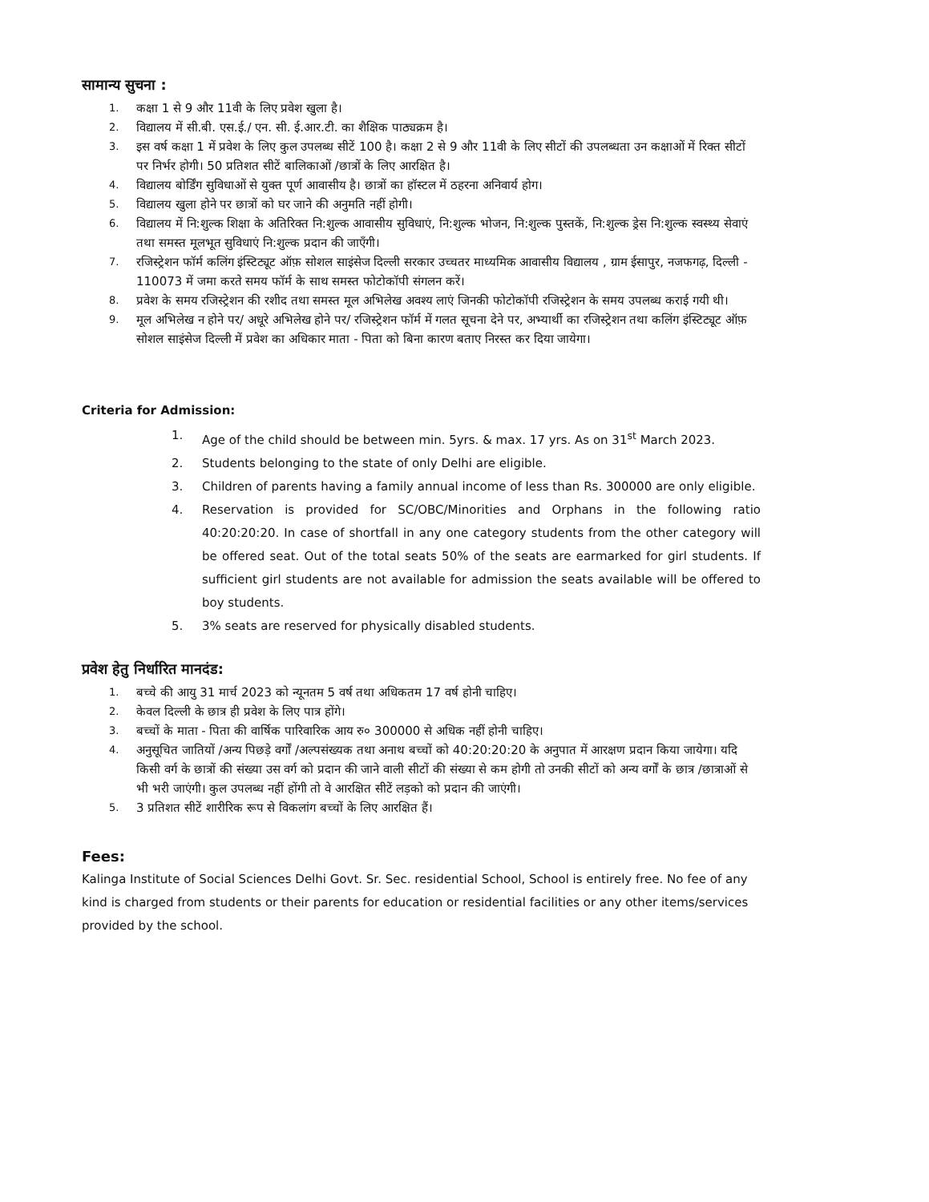सामान्य सुचना :
1. कक्षा 1 से 9 और 11वी के लिए प्रवेश खुला है।
2. विद्यालय में सी.बी. एस.ई./ एन. सी. ई.आर.टी. का शैक्षिक पाठ्यक्रम है।
3. इस वर्ष कक्षा 1 में प्रवेश के लिए कुल उपलब्ध सीटें 100 है। कक्षा 2 से 9 और 11वी के लिए सीटों की उपलब्धता उन कक्षाओं में रिक्त सीटों पर निर्भर होगी। 50 प्रतिशत सीटें बालिकाओं /छात्रों के लिए आरक्षित है।
4. विद्यालय बोर्डिंग सुविधाओं से युक्त पूर्ण आवासीय है। छात्रों का हॉस्टल में ठहरना अनिवार्य होग।
5. विद्यालय खुला होने पर छात्रों को घर जाने की अनुमति नहीं होगी।
6. विद्यालय में नि:शुल्क शिक्षा के अतिरिक्त नि:शुल्क आवासीय सुविधाएं, नि:शुल्क भोजन, नि:शुल्क पुस्तकें, नि:शुल्क ड्रेस नि:शुल्क स्वस्थ्य सेवाएं तथा समस्त मूलभूत सुविधाएं नि:शुल्क प्रदान की जाएँगी।
7. रजिस्ट्रेशन फॉर्म कलिंग इंस्टिट्यूट ऑफ़ सोशल साइंसेज दिल्ली सरकार उच्चतर माध्यमिक आवासीय विद्यालय , ग्राम ईसापुर, नजफगढ़, दिल्ली - 110073 में जमा करते समय फॉर्म के साथ समस्त फोटोकॉपी संगलन करें।
8. प्रवेश के समय रजिस्ट्रेशन की रशीद तथा समस्त मूल अभिलेख अवश्य लाएं जिनकी फोटोकॉपी रजिस्ट्रेशन के समय उपलब्ध कराई गयी थी।
9. मूल अभिलेख न होने पर/ अधूरे अभिलेख होने पर/ रजिस्ट्रेशन फॉर्म में गलत सूचना देने पर, अभ्यार्थी का रजिस्ट्रेशन तथा कलिंग इंस्टिट्यूट ऑफ़ सोशल साइंसेज दिल्ली में प्रवेश का अधिकार माता - पिता को बिना कारण बताए निरस्त कर दिया जायेगा।
Criteria for Admission:
1. Age of the child should be between min. 5yrs. & max. 17 yrs. As on 31<sup>st</sup> March 2023.
2. Students belonging to the state of only Delhi are eligible.
3. Children of parents having a family annual income of less than Rs. 300000 are only eligible.
4. Reservation is provided for SC/OBC/Minorities and Orphans in the following ratio 40:20:20:20. In case of shortfall in any one category students from the other category will be offered seat. Out of the total seats 50% of the seats are earmarked for girl students. If sufficient girl students are not available for admission the seats available will be offered to boy students.
5. 3% seats are reserved for physically disabled students.
प्रवेश हेतु निर्धारित मानदंड:
1. बच्चे की आयु 31 मार्च 2023 को न्यूनतम 5 वर्ष तथा अधिकतम 17 वर्ष होनी चाहिए।
2. केवल दिल्ली के छात्र ही प्रवेश के लिए पात्र होंगे।
3. बच्चों के माता - पिता की वार्षिक पारिवारिक आय रु० 300000 से अधिक नहीं होनी चाहिए।
4. अनुसूचित जातियों /अन्य पिछड़े वर्गों /अल्पसंख्यक तथा अनाथ बच्चों को 40:20:20:20 के अनुपात में आरक्षण प्रदान किया जायेगा। यदि किसी वर्ग के छात्रों की संख्या उस वर्ग को प्रदान की जाने वाली सीटों की संख्या से कम होगी तो उनकी सीटों को अन्य वर्गों के छात्र /छात्राओं से भी भरी जाएंगी। कुल उपलब्ध नहीं होंगी तो वे आरक्षित सीटें लड़को को प्रदान की जाएंगी।
5. 3 प्रतिशत सीटें शारीरिक रूप से विकलांग बच्चों के लिए आरक्षित हैं।
Fees:
Kalinga Institute of Social Sciences Delhi Govt. Sr. Sec. residential School, School is entirely free. No fee of any kind is charged from students or their parents for education or residential facilities or any other items/services provided by the school.